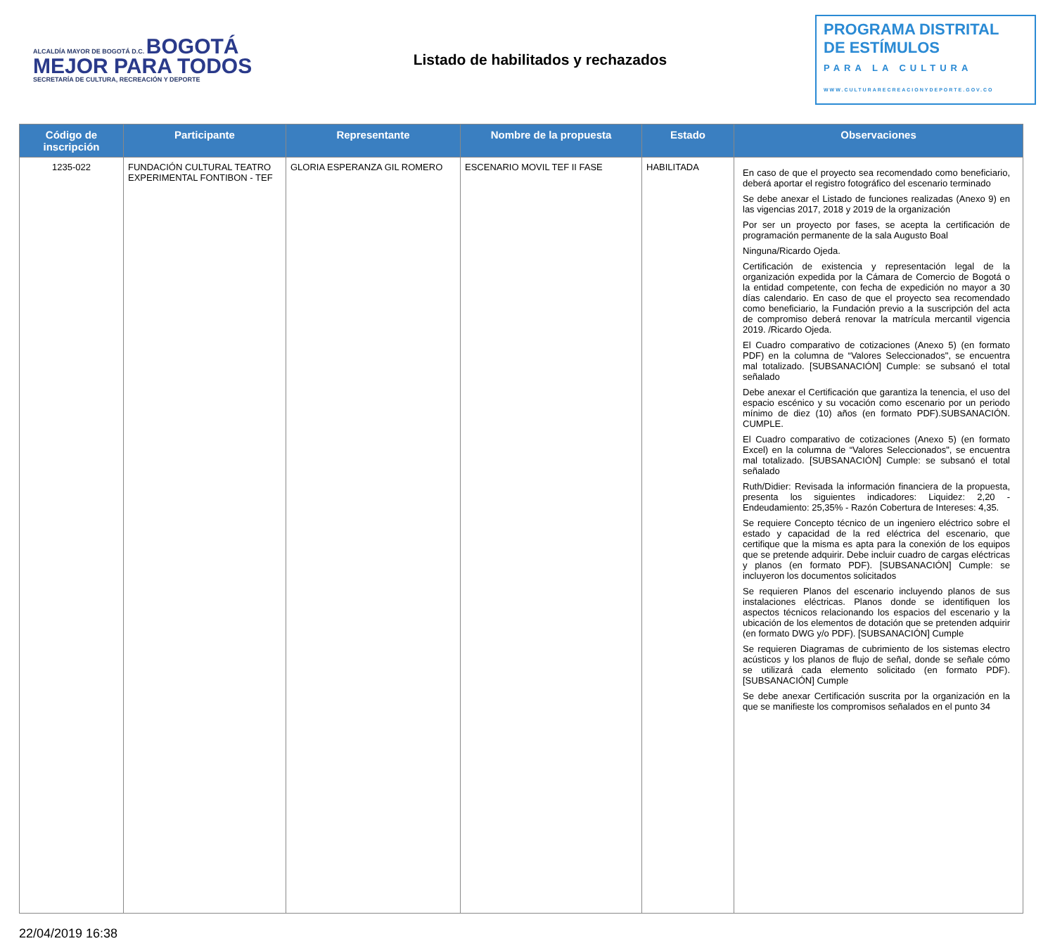ALCALDÍA MAYOR DE BOGOTÁ D.C. BOGOTÁ MEJOR PARA TODOS
SECRETARÍA DE CULTURA, RECREACIÓN Y DEPORTE
Listado de habilitados y rechazados
PROGRAMA DISTRITAL
DE ESTÍMULOS
PARA LA CULTURA
WWW.CULTURARECREACIONYDEPORTE.GOV.CO
| Código de inscripción | Participante | Representante | Nombre de la propuesta | Estado | Observaciones |
| --- | --- | --- | --- | --- | --- |
| 1235-022 | FUNDACIÓN CULTURAL TEATRO EXPERIMENTAL FONTIBON - TEF | GLORIA ESPERANZA GIL ROMERO | ESCENARIO MOVIL TEF II FASE | HABILITADA | En caso de que el proyecto sea recomendado como beneficiario, deberá aportar el registro fotográfico del escenario terminado Se debe anexar el Listado de funciones realizadas (Anexo 9) en las vigencias 2017, 2018 y 2019 de la organización Por ser un proyecto por fases, se acepta la certificación de programación permanente de la sala Augusto Boal Ninguna/Ricardo Ojeda. Certificación de existencia y representación legal de la organización expedida por la Cámara de Comercio de Bogotá o la entidad competente, con fecha de expedición no mayor a 30 días calendario. En caso de que el proyecto sea recomendado como beneficiario, la Fundación previo a la suscripción del acta de compromiso deberá renovar la matrícula mercantil vigencia 2019. /Ricardo Ojeda. El Cuadro comparativo de cotizaciones (Anexo 5) (en formato PDF) en la columna de “Valores Seleccionados", se encuentra mal totalizado. [SUBSANACIÓN] Cumple: se subsanó el total señalado Debe anexar el Certificación que garantiza la tenencia, el uso del espacio escénico y su vocación como escenario por un periodo mínimo de diez (10) años (en formato PDF).SUBSANACIÓN. CUMPLE. El Cuadro comparativo de cotizaciones (Anexo 5) (en formato Excel) en la columna de “Valores Seleccionados", se encuentra mal totalizado. [SUBSANACIÓN] Cumple: se subsanó el total señalado Ruth/Didier: Revisada la información financiera de la propuesta, presenta los siguientes indicadores: Liquidez: 2,20 - Endeudamiento: 25,35% - Razón Cobertura de Intereses: 4,35. Se requiere Concepto técnico de un ingeniero eléctrico sobre el estado y capacidad de la red eléctrica del escenario, que certifique que la misma es apta para la conexión de los equipos que se pretende adquirir. Debe incluir cuadro de cargas eléctricas y planos (en formato PDF). [SUBSANACIÓN] Cumple: se incluyeron los documentos solicitados Se requieren Planos del escenario incluyendo planos de sus instalaciones eléctricas. Planos donde se identifiquen los aspectos técnicos relacionando los espacios del escenario y la ubicación de los elementos de dotación que se pretenden adquirir (en formato DWG y/o PDF). [SUBSANACIÓN] Cumple Se requieren Diagramas de cubrimiento de los sistemas electro acústicos y los planos de flujo de señal, donde se señale cómo se utilizará cada elemento solicitado (en formato PDF). [SUBSANACIÓN] Cumple Se debe anexar Certificación suscrita por la organización en la que se manifieste los compromisos señalados en el punto 34 |
22/04/2019 16:38